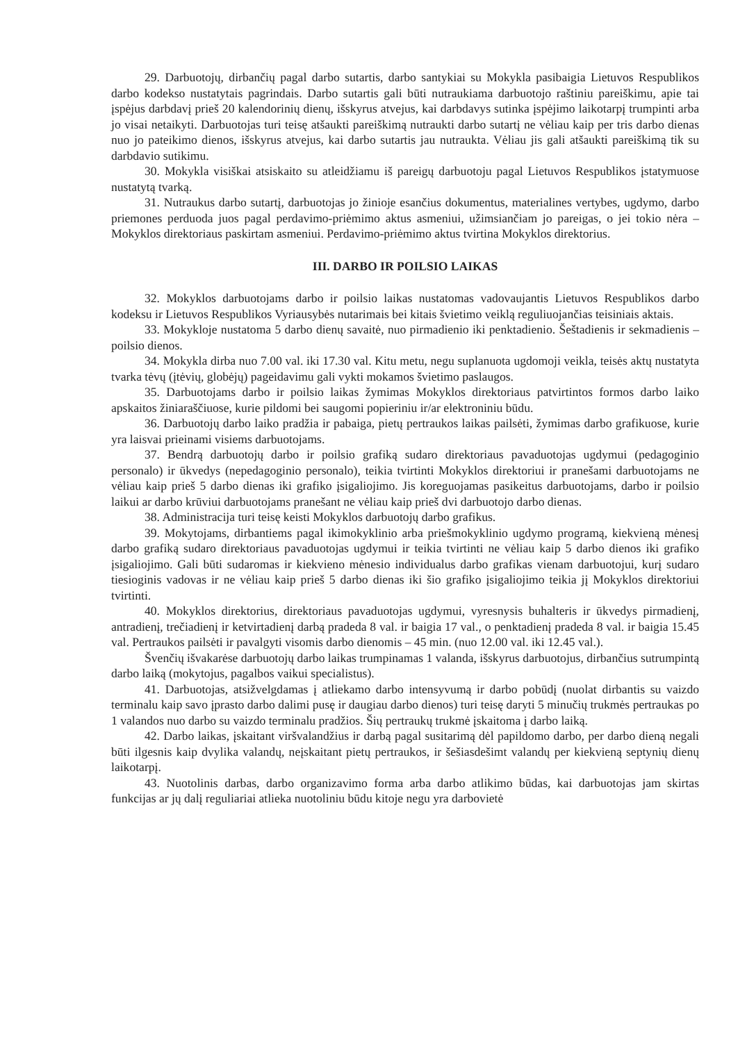29. Darbuotojų, dirbančių pagal darbo sutartis, darbo santykiai su Mokykla pasibaigia Lietuvos Respublikos darbo kodekso nustatytais pagrindais. Darbo sutartis gali būti nutraukiama darbuotojo raštiniu pareiškimu, apie tai įspėjus darbdavį prieš 20 kalendorinių dienų, išskyrus atvejus, kai darbdavys sutinka įspėjimo laikotarpį trumpinti arba jo visai netaikyti. Darbuotojas turi teisę atšaukti pareiškimą nutraukti darbo sutartį ne vėliau kaip per tris darbo dienas nuo jo pateikimo dienos, išskyrus atvejus, kai darbo sutartis jau nutraukta. Vėliau jis gali atšaukti pareiškimą tik su darbdavio sutikimu.
30. Mokykla visiškai atsiskaito su atleidžiamu iš pareigų darbuotoju pagal Lietuvos Respublikos įstatymuose nustatytą tvarką.
31. Nutraukus darbo sutartį, darbuotojas jo žinioje esančius dokumentus, materialines vertybes, ugdymo, darbo priemones perduoda juos pagal perdavimo-priėmimo aktus asmeniui, užimsiančiam jo pareigas, o jei tokio nėra – Mokyklos direktoriaus paskirtam asmeniui. Perdavimo-priėmimo aktus tvirtina Mokyklos direktorius.
III. DARBO IR POILSIO LAIKAS
32. Mokyklos darbuotojams darbo ir poilsio laikas nustatomas vadovaujantis Lietuvos Respublikos darbo kodeksu ir Lietuvos Respublikos Vyriausybės nutarimais bei kitais švietimo veiklą reguliuojančias teisiniais aktais.
33. Mokykloje nustatoma 5 darbo dienų savaitė, nuo pirmadienio iki penktadienio. Šeštadienis ir sekmadienis – poilsio dienos.
34. Mokykla dirba nuo 7.00 val. iki 17.30 val. Kitu metu, negu suplanuota ugdomoji veikla, teisės aktų nustatyta tvarka tėvų (įtėvių, globėjų) pageidavimu gali vykti mokamos švietimo paslaugos.
35. Darbuotojams darbo ir poilsio laikas žymimas Mokyklos direktoriaus patvirtintos formos darbo laiko apskaitos žiniaraščiuose, kurie pildomi bei saugomi popieriniu ir/ar elektroniniu būdu.
36. Darbuotojų darbo laiko pradžia ir pabaiga, pietų pertraukos laikas pailsėti, žymimas darbo grafikuose, kurie yra laisvai prieinami visiems darbuotojams.
37. Bendrą darbuotojų darbo ir poilsio grafiką sudaro direktoriaus pavaduotojas ugdymui (pedagoginio personalo) ir ūkvedys (nepedagoginio personalo), teikia tvirtinti Mokyklos direktoriui ir pranešami darbuotojams ne vėliau kaip prieš 5 darbo dienas iki grafiko įsigaliojimo. Jis koreguojamas pasikeitus darbuotojams, darbo ir poilsio laikui ar darbo krūviui darbuotojams pranešant ne vėliau kaip prieš dvi darbuotojo darbo dienas.
38. Administracija turi teisę keisti Mokyklos darbuotojų darbo grafikus.
39. Mokytojams, dirbantiems pagal ikimokyklinio arba priešmokyklinio ugdymo programą, kiekvieną mėnesį darbo grafiką sudaro direktoriaus pavaduotojas ugdymui ir teikia tvirtinti ne vėliau kaip 5 darbo dienos iki grafiko įsigaliojimo. Gali būti sudaromas ir kiekvieno mėnesio individualus darbo grafikas vienam darbuotojui, kurį sudaro tiesioginis vadovas ir ne vėliau kaip prieš 5 darbo dienas iki šio grafiko įsigaliojimo teikia jį Mokyklos direktoriui tvirtinti.
40. Mokyklos direktorius, direktoriaus pavaduotojas ugdymui, vyresnysis buhalteris ir ūkvedys pirmadienį, antradienį, trečiadienį ir ketvirtadienį darbą pradeda 8 val. ir baigia 17 val., o penktadienį pradeda 8 val. ir baigia 15.45 val. Pertraukos pailsėti ir pavalgyti visomis darbo dienomis – 45 min. (nuo 12.00 val. iki 12.45 val.).
Švenčių išvakarėse darbuotojų darbo laikas trumpinamas 1 valanda, išskyrus darbuotojus, dirbančius sutrumpintą darbo laiką (mokytojus, pagalbos vaikui specialistus).
41. Darbuotojas, atsižvelgdamas į atliekamo darbo intensyvumą ir darbo pobūdį (nuolat dirbantis su vaizdo terminalu kaip savo įprasto darbo dalimi pusę ir daugiau darbo dienos) turi teisę daryti 5 minučių trukmės pertraukas po 1 valandos nuo darbo su vaizdo terminalu pradžios. Šių pertraukų trukmė įskaitoma į darbo laiką.
42. Darbo laikas, įskaitant viršvalandžius ir darbą pagal susitarimą dėl papildomo darbo, per darbo dieną negali būti ilgesnis kaip dvylika valandų, neįskaitant pietų pertraukos, ir šešiasdešimt valandų per kiekvieną septynių dienų laikotarpį.
43. Nuotolinis darbas, darbo organizavimo forma arba darbo atlikimo būdas, kai darbuotojas jam skirtas funkcijas ar jų dalį reguliariai atlieka nuotoliniu būdu kitoje negu yra darbovietė